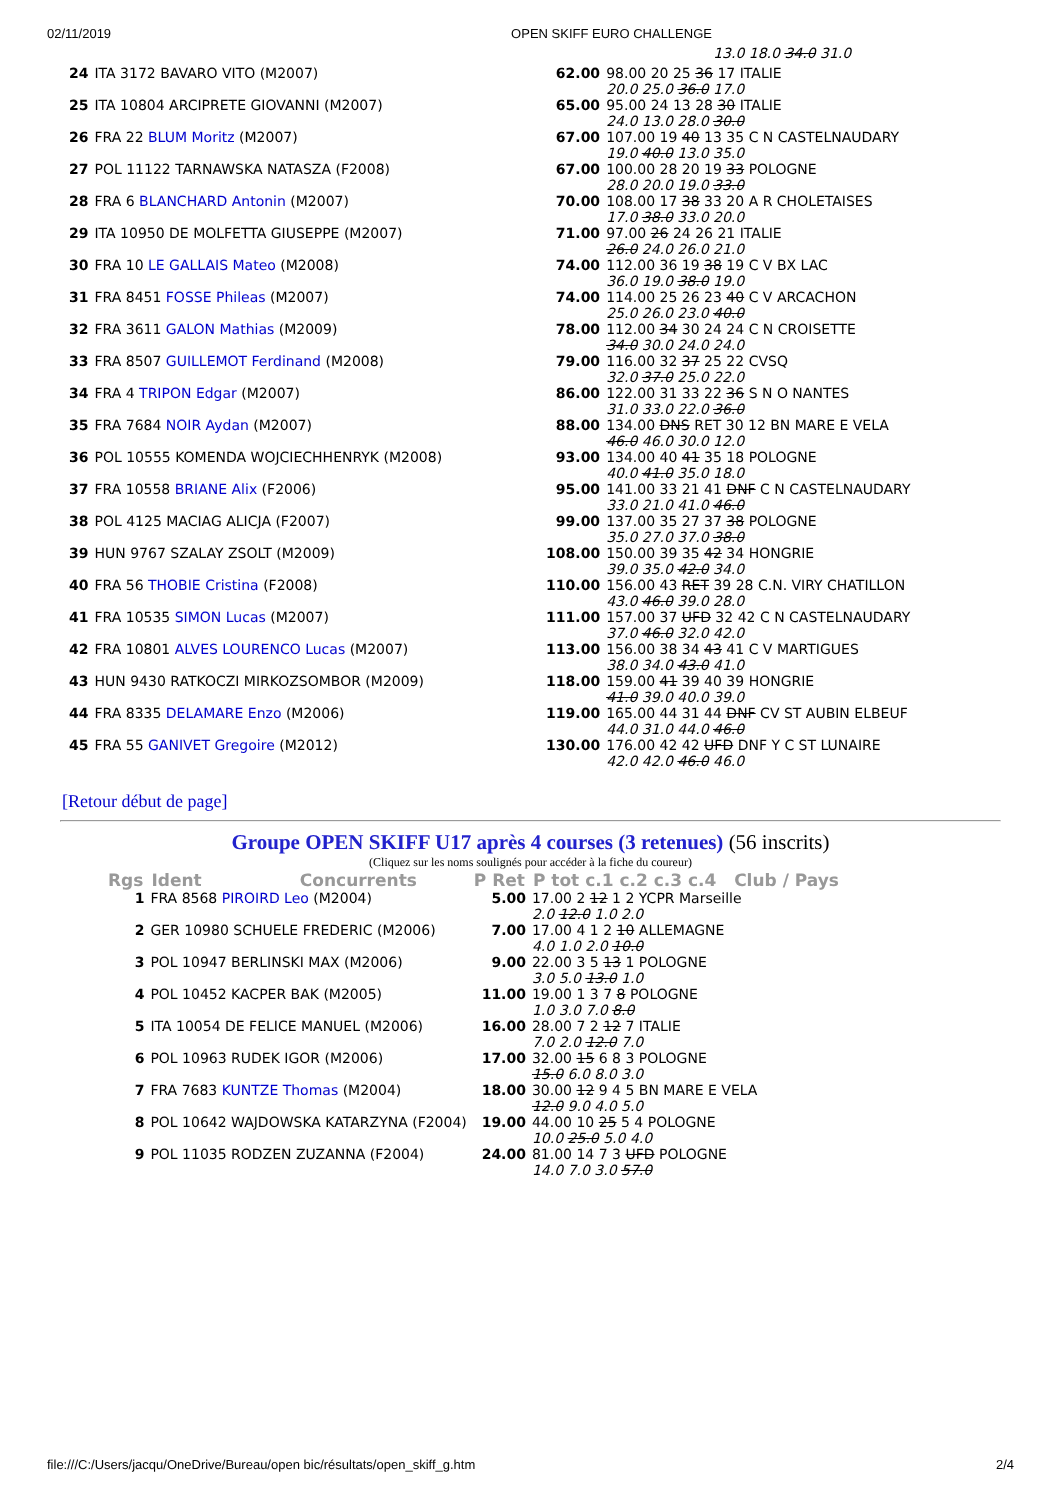02/11/2019 OPEN SKIFF EURO CHALLENGE
| | | | | | 13.0 18.0 34.0 31.0 |
| 24 | ITA 3172 BAVARO VITO (M2007) | | | 62.00 | 98.00 20 25 36 17 ITALIE 20.0 25.0 36.0 17.0 |
| 25 | ITA 10804 ARCIPRETE GIOVANNI (M2007) | | | 65.00 | 95.00 24 13 28 30 ITALIE 24.0 13.0 28.0 30.0 |
| 26 | FRA 22 BLUM Moritz (M2007) | | | 67.00 | 107.00 19 40 13 35 C N CASTELNAUDARY 19.0 40.0 13.0 35.0 |
| 27 | POL 11122 TARNAWSKA NATASZA (F2008) | | | 67.00 | 100.00 28 20 19 33 POLOGNE 28.0 20.0 19.0 33.0 |
| 28 | FRA 6 BLANCHARD Antonin (M2007) | | | 70.00 | 108.00 17 38 33 20 A R CHOLETAISES 17.0 38.0 33.0 20.0 |
| 29 | ITA 10950 DE MOLFETTA GIUSEPPE (M2007) | | | 71.00 | 97.00 26 24 26 21 ITALIE 26.0 24.0 26.0 21.0 |
| 30 | FRA 10 LE GALLAIS Mateo (M2008) | | | 74.00 | 112.00 36 19 38 19 C V BX LAC 36.0 19.0 38.0 19.0 |
| 31 | FRA 8451 FOSSE Phileas (M2007) | | | 74.00 | 114.00 25 26 23 40 C V ARCACHON 25.0 26.0 23.0 40.0 |
| 32 | FRA 3611 GALON Mathias (M2009) | | | 78.00 | 112.00 34 30 24 24 C N CROISETTE 34.0 30.0 24.0 24.0 |
| 33 | FRA 8507 GUILLEMOT Ferdinand (M2008) | | | 79.00 | 116.00 32 37 25 22 CVSQ 32.0 37.0 25.0 22.0 |
| 34 | FRA 4 TRIPON Edgar (M2007) | | | 86.00 | 122.00 31 33 22 36 S N O NANTES 31.0 33.0 22.0 36.0 |
| 35 | FRA 7684 NOIR Aydan (M2007) | | | 88.00 | 134.00 DNS RET 30 12 BN MARE E VELA 46.0 46.0 30.0 12.0 |
| 36 | POL 10555 KOMENDA WOJCIECHHENRYK (M2008) | | | 93.00 | 134.00 40 41 35 18 POLOGNE 40.0 41.0 35.0 18.0 |
| 37 | FRA 10558 BRIANE Alix (F2006) | | | 95.00 | 141.00 33 21 41 DNF C N CASTELNAUDARY 33.0 21.0 41.0 46.0 |
| 38 | POL 4125 MACIAG ALICJA (F2007) | | | 99.00 | 137.00 35 27 37 38 POLOGNE 35.0 27.0 37.0 38.0 |
| 39 | HUN 9767 SZALAY ZSOLT (M2009) | | | 108.00 | 150.00 39 35 42 34 HONGRIE 39.0 35.0 42.0 34.0 |
| 40 | FRA 56 THOBIE Cristina (F2008) | | | 110.00 | 156.00 43 RET 39 28 C.N. VIRY CHATILLON 43.0 46.0 39.0 28.0 |
| 41 | FRA 10535 SIMON Lucas (M2007) | | | 111.00 | 157.00 37 UFD 32 42 C N CASTELNAUDARY 37.0 46.0 32.0 42.0 |
| 42 | FRA 10801 ALVES LOURENCO Lucas (M2007) | | | 113.00 | 156.00 38 34 43 41 C V MARTIGUES 38.0 34.0 43.0 41.0 |
| 43 | HUN 9430 RATKOCZI MIRKOZSOMBOR (M2009) | | | 118.00 | 159.00 41 39 40 39 HONGRIE 41.0 39.0 40.0 39.0 |
| 44 | FRA 8335 DELAMARE Enzo (M2006) | | | 119.00 | 165.00 44 31 44 DNF CV ST AUBIN ELBEUF 44.0 31.0 44.0 46.0 |
| 45 | FRA 55 GANIVET Gregoire (M2012) | | | 130.00 | 176.00 42 42 UFD DNF Y C ST LUNAIRE 42.0 42.0 46.0 46.0 |
[Retour début de page]
Groupe OPEN SKIFF U17 après 4 courses (3 retenues) (56 inscrits)
(Cliquez sur les noms soulignés pour accéder à la fiche du coureur)
| Rgs | Ident | Concurrents | P Ret | P tot c.1 c.2 c.3 c.4 Club / Pays |
| --- | --- | --- | --- | --- |
| 1 | FRA 8568 PIROIRD Leo (M2004) | | 5.00 | 17.00 2 12 1 2 YCPR Marseille 2.0 12.0 1.0 2.0 |
| 2 | GER 10980 SCHUELE FREDERIC (M2006) | | 7.00 | 17.00 4 1 2 10 ALLEMAGNE 4.0 1.0 2.0 10.0 |
| 3 | POL 10947 BERLINSKI MAX (M2006) | | 9.00 | 22.00 3 5 13 1 POLOGNE 3.0 5.0 13.0 1.0 |
| 4 | POL 10452 KACPER BAK (M2005) | | 11.00 | 19.00 1 3 7 8 POLOGNE 1.0 3.0 7.0 8.0 |
| 5 | ITA 10054 DE FELICE MANUEL (M2006) | | 16.00 | 28.00 7 2 12 7 ITALIE 7.0 2.0 12.0 7.0 |
| 6 | POL 10963 RUDEK IGOR (M2006) | | 17.00 | 32.00 15 6 8 3 POLOGNE 15.0 6.0 8.0 3.0 |
| 7 | FRA 7683 KUNTZE Thomas (M2004) | | 18.00 | 30.00 12 9 4 5 BN MARE E VELA 12.0 9.0 4.0 5.0 |
| 8 | POL 10642 WAJDOWSKA KATARZYNA (F2004) | | 19.00 | 44.00 10 25 5 4 POLOGNE 10.0 25.0 5.0 4.0 |
| 9 | POL 11035 RODZEN ZUZANNA (F2004) | | 24.00 | 81.00 14 7 3 UFD POLOGNE 14.0 7.0 3.0 57.0 |
file:///C:/Users/jacqu/OneDrive/Bureau/open bic/résultats/open_skiff_g.htm 2/4